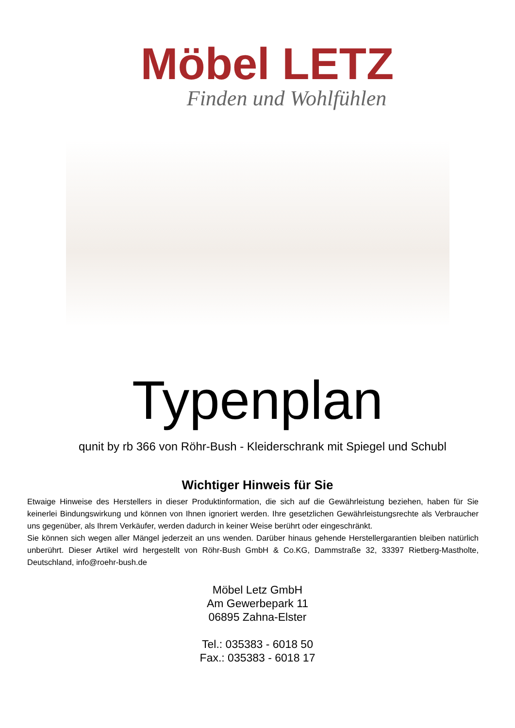Möbel LETZ
Finden und Wohlfühlen
Typenplan
qunit by rb 366 von Röhr-Bush - Kleiderschrank mit Spiegel und Schubl
Wichtiger Hinweis für Sie
Etwaige Hinweise des Herstellers in dieser Produktinformation, die sich auf die Gewährleistung beziehen, haben für Sie keinerlei Bindungswirkung und können von Ihnen ignoriert werden. Ihre gesetzlichen Gewährleistungsrechte als Verbraucher uns gegenüber, als Ihrem Verkäufer, werden dadurch in keiner Weise berührt oder eingeschränkt.
Sie können sich wegen aller Mängel jederzeit an uns wenden. Darüber hinaus gehende Herstellergarantien bleiben natürlich unberührt. Dieser Artikel wird hergestellt von Röhr-Bush GmbH & Co.KG, Dammstraße 32, 33397 Rietberg-Mastholte, Deutschland, info@roehr-bush.de
Möbel Letz GmbH
Am Gewerbepark 11
06895 Zahna-Elster
Tel.: 035383 - 6018 50
Fax.: 035383 - 6018 17